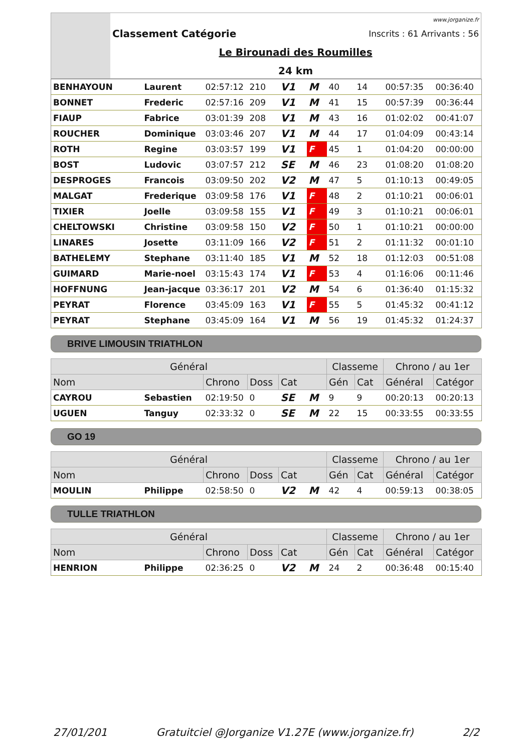| | www.jorganize.fr | |
| | Classement Catégorie | Inscrits : 61 Arrivants : 56 |
| | Le Birounadi des Roumilles | |
| | 24 km | |
| BENHAYOUN | Laurent | 02:57:12 | 210 | V1 | M | 40 | 14 | 00:57:35 | 00:36:40 |
| BONNET | Frederic | 02:57:16 | 209 | V1 | M | 41 | 15 | 00:57:39 | 00:36:44 |
| FIAUP | Fabrice | 03:01:39 | 208 | V1 | M | 43 | 16 | 01:02:02 | 00:41:07 |
| ROUCHER | Dominique | 03:03:46 | 207 | V1 | M | 44 | 17 | 01:04:09 | 00:43:14 |
| ROTH | Regine | 03:03:57 | 199 | V1 | F | 45 | 1 | 01:04:20 | 00:00:00 |
| BOST | Ludovic | 03:07:57 | 212 | SE | M | 46 | 23 | 01:08:20 | 01:08:20 |
| DESPROGES | Francois | 03:09:50 | 202 | V2 | M | 47 | 5 | 01:10:13 | 00:49:05 |
| MALGAT | Frederique | 03:09:58 | 176 | V1 | F | 48 | 2 | 01:10:21 | 00:06:01 |
| TIXIER | Joelle | 03:09:58 | 155 | V1 | F | 49 | 3 | 01:10:21 | 00:06:01 |
| CHELTOWSKI | Christine | 03:09:58 | 150 | V2 | F | 50 | 1 | 01:10:21 | 00:00:00 |
| LINARES | Josette | 03:11:09 | 166 | V2 | F | 51 | 2 | 01:11:32 | 00:01:10 |
| BATHELEMY | Stephane | 03:11:40 | 185 | V1 | M | 52 | 18 | 01:12:03 | 00:51:08 |
| GUIMARD | Marie-noel | 03:15:43 | 174 | V1 | F | 53 | 4 | 01:16:06 | 00:11:46 |
| HOFFNUNG | Jean-jacque | 03:36:17 | 201 | V2 | M | 54 | 6 | 01:36:40 | 01:15:32 |
| PEYRAT | Florence | 03:45:09 | 163 | V1 | F | 55 | 5 | 01:45:32 | 00:41:12 |
| PEYRAT | Stephane | 03:45:09 | 164 | V1 | M | 56 | 19 | 01:45:32 | 01:24:37 |
BRIVE LIMOUSIN TRIATHLON
| Général | | | | | | Classeme | | Chrono / au 1er | |
| Nom | | Chrono | Doss | Cat | | Gén | Cat | Général | Catégor |
| CAYROU | Sebastien | 02:19:50 | 0 | SE | M | 9 | 9 | 00:20:13 | 00:20:13 |
| UGUEN | Tanguy | 02:33:32 | 0 | SE | M | 22 | 15 | 00:33:55 | 00:33:55 |
GO 19
| Général | | | | | | Classeme | | Chrono / au 1er | |
| Nom | | Chrono | Doss | Cat | | Gén | Cat | Général | Catégor |
| MOULIN | Philippe | 02:58:50 | 0 | V2 | M | 42 | 4 | 00:59:13 | 00:38:05 |
TULLE TRIATHLON
| Général | | | | | | Classeme | | Chrono / au 1er | |
| Nom | | Chrono | Doss | Cat | | Gén | Cat | Général | Catégor |
| HENRION | Philippe | 02:36:25 | 0 | V2 | M | 24 | 2 | 00:36:48 | 00:15:40 |
27/01/201 Gratuitciel @Jorganize V1.27E (www.jorganize.fr) 2/2